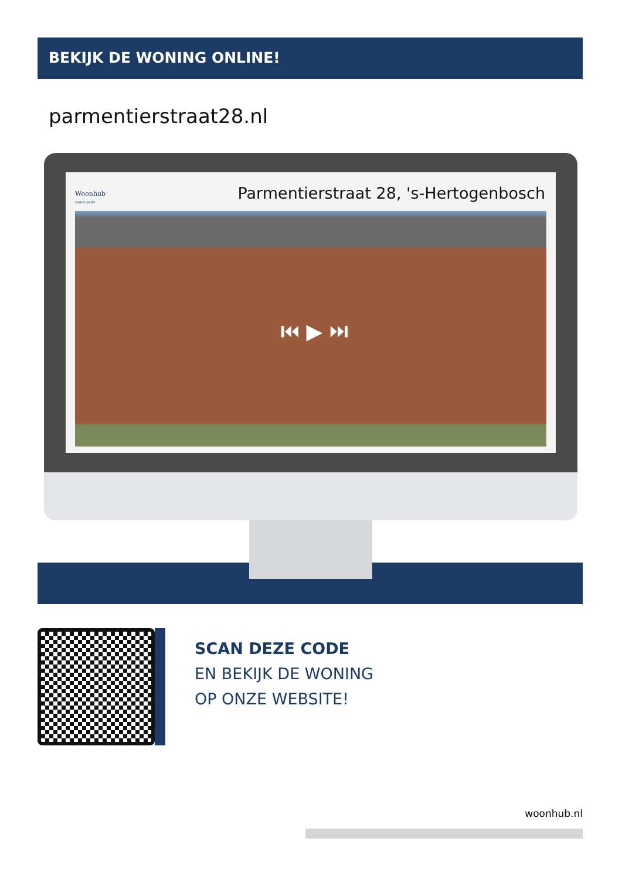BEKIJK DE WONING ONLINE!
parmentierstraat28.nl
Woonhub
MAKELAARS
Parmentierstraat 28, 's-Hertogenbosch
⏮ ▶ ⏭
SCAN DEZE CODE
EN BEKIJK DE WONING
OP ONZE WEBSITE!
woonhub.nl